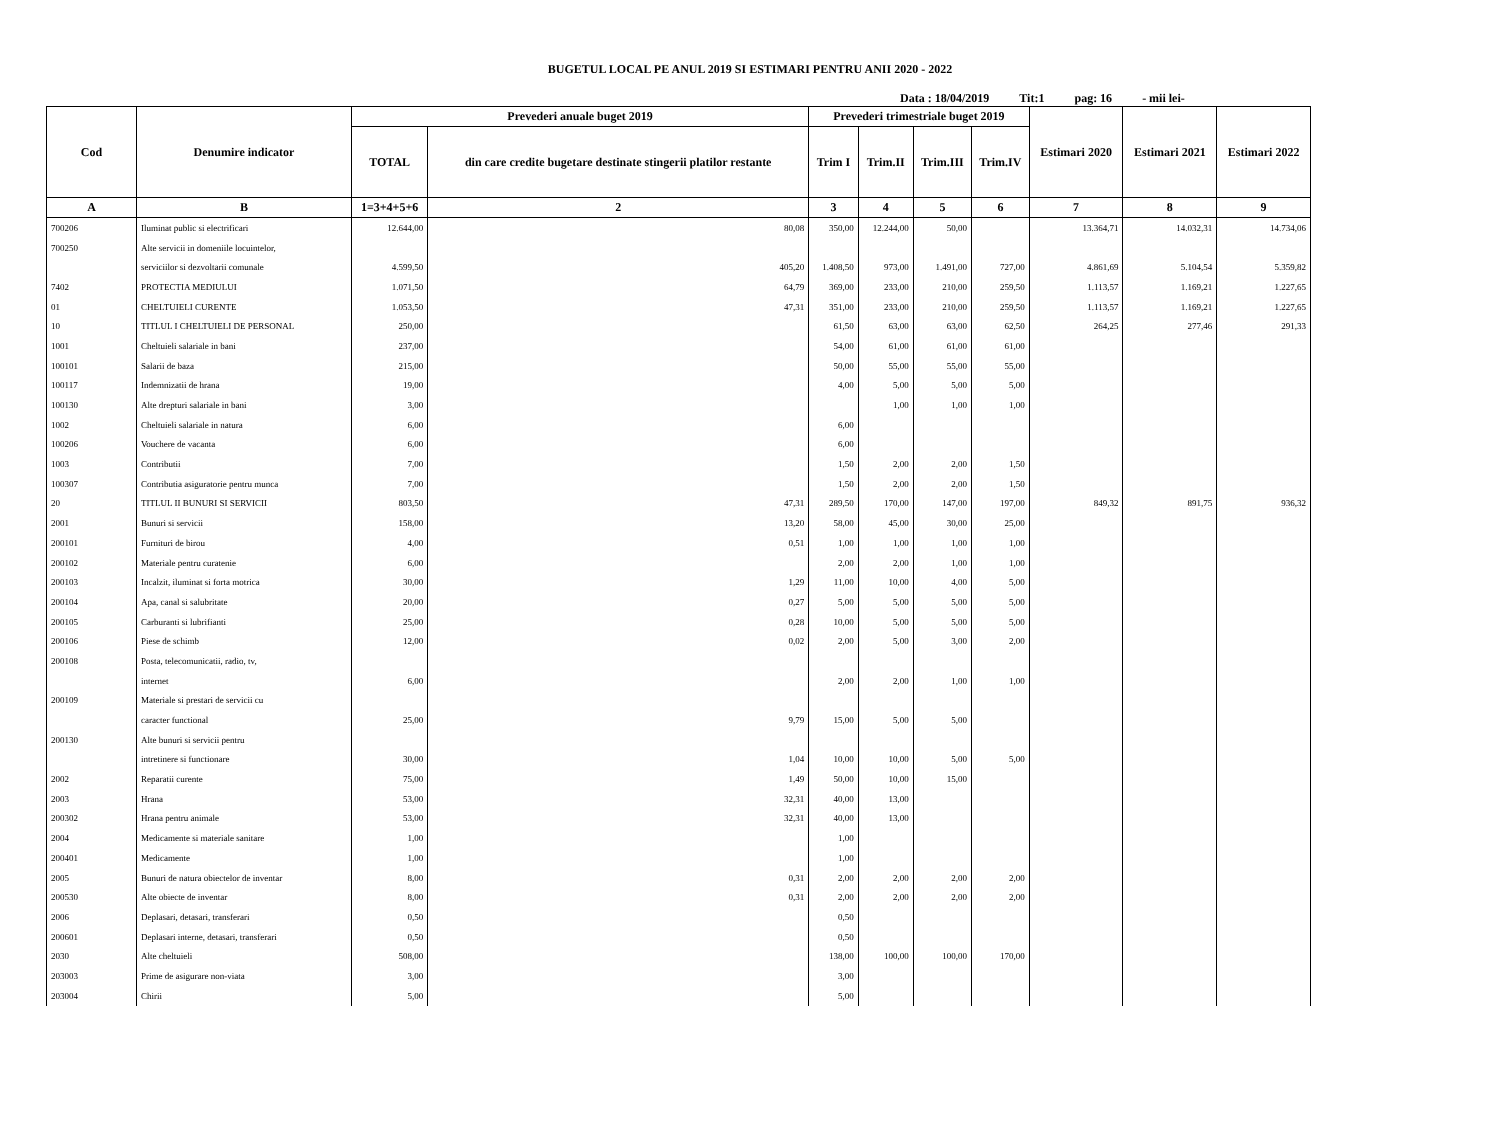BUGETUL LOCAL PE ANUL 2019 SI ESTIMARI PENTRU ANII 2020 - 2022
Data : 18/04/2019 Tit:1 pag: 16 - mii lei-
| Cod | Denumire indicator | Prevederi anuale buget 2019 | | Prevederi trimestriale buget 2019 | | | | Estimari 2020 | Estimari 2021 | Estimari 2022 |
| --- | --- | --- | --- | --- | --- | --- | --- | --- | --- | --- |
| | | TOTAL | din care credite bugetare destinate stingerii platilor restante | Trim I | Trim.II | Trim.III | Trim.IV | | | |
| A | B | 1=3+4+5+6 | 2 | 3 | 4 | 5 | 6 | 7 | 8 | 9 |
| 700206 | Iluminat public si electrificari | 12.644,00 | 80,08 | 350,00 | 12.244,00 | 50,00 | | 13.364,71 | 14.032,31 | 14.734,06 |
| 700250 | Alte servicii in domeniile locuintelor, | | | | | | | | | |
| | serviciilor si dezvoltarii comunale | 4.599,50 | 405,20 | 1.408,50 | 973,00 | 1.491,00 | 727,00 | 4.861,69 | 5.104,54 | 5.359,82 |
| 7402 | PROTECTIA MEDIULUI | 1.071,50 | 64,79 | 369,00 | 233,00 | 210,00 | 259,50 | 1.113,57 | 1.169,21 | 1.227,65 |
| 01 | CHELTUIELI CURENTE | 1.053,50 | 47,31 | 351,00 | 233,00 | 210,00 | 259,50 | 1.113,57 | 1.169,21 | 1.227,65 |
| 10 | TITLUL I CHELTUIELI DE PERSONAL | 250,00 | | 61,50 | 63,00 | 63,00 | 62,50 | 264,25 | 277,46 | 291,33 |
| 1001 | Cheltuieli salariale in bani | 237,00 | | 54,00 | 61,00 | 61,00 | 61,00 | | | |
| 100101 | Salarii de baza | 215,00 | | 50,00 | 55,00 | 55,00 | 55,00 | | | |
| 100117 | Indemnizatii de hrana | 19,00 | | 4,00 | 5,00 | 5,00 | 5,00 | | | |
| 100130 | Alte drepturi salariale in bani | 3,00 | | | 1,00 | 1,00 | 1,00 | | | |
| 1002 | Cheltuieli salariale in natura | 6,00 | | 6,00 | | | | | | |
| 100206 | Vouchere de vacanta | 6,00 | | 6,00 | | | | | | |
| 1003 | Contributii | 7,00 | | 1,50 | 2,00 | 2,00 | 1,50 | | | |
| 100307 | Contributia asiguratorie pentru munca | 7,00 | | 1,50 | 2,00 | 2,00 | 1,50 | | | |
| 20 | TITLUL II BUNURI SI SERVICII | 803,50 | 47,31 | 289,50 | 170,00 | 147,00 | 197,00 | 849,32 | 891,75 | 936,32 |
| 2001 | Bunuri si servicii | 158,00 | 13,20 | 58,00 | 45,00 | 30,00 | 25,00 | | | |
| 200101 | Furnituri de birou | 4,00 | 0,51 | 1,00 | 1,00 | 1,00 | 1,00 | | | |
| 200102 | Materiale pentru curatenie | 6,00 | | 2,00 | 2,00 | 1,00 | 1,00 | | | |
| 200103 | Incalzit, iluminat si forta motrica | 30,00 | 1,29 | 11,00 | 10,00 | 4,00 | 5,00 | | | |
| 200104 | Apa, canal si salubritate | 20,00 | 0,27 | 5,00 | 5,00 | 5,00 | 5,00 | | | |
| 200105 | Carburanti si lubrifianti | 25,00 | 0,28 | 10,00 | 5,00 | 5,00 | 5,00 | | | |
| 200106 | Piese de schimb | 12,00 | 0,02 | 2,00 | 5,00 | 3,00 | 2,00 | | | |
| 200108 | Posta, telecomunicatii, radio, tv, | | | | | | | | | |
| | internet | 6,00 | | 2,00 | 2,00 | 1,00 | 1,00 | | | |
| 200109 | Materiale si prestari de servicii cu | | | | | | | | | |
| | caracter functional | 25,00 | 9,79 | 15,00 | 5,00 | 5,00 | | | | |
| 200130 | Alte bunuri si servicii pentru | | | | | | | | | |
| | intretinere si functionare | 30,00 | 1,04 | 10,00 | 10,00 | 5,00 | 5,00 | | | |
| 2002 | Reparatii curente | 75,00 | 1,49 | 50,00 | 10,00 | 15,00 | | | | |
| 2003 | Hrana | 53,00 | 32,31 | 40,00 | 13,00 | | | | | |
| 200302 | Hrana pentru animale | 53,00 | 32,31 | 40,00 | 13,00 | | | | | |
| 2004 | Medicamente si materiale sanitare | 1,00 | | 1,00 | | | | | | |
| 200401 | Medicamente | 1,00 | | 1,00 | | | | | | |
| 2005 | Bunuri de natura obiectelor de inventar | 8,00 | 0,31 | 2,00 | 2,00 | 2,00 | 2,00 | | | |
| 200530 | Alte obiecte de inventar | 8,00 | 0,31 | 2,00 | 2,00 | 2,00 | 2,00 | | | |
| 2006 | Deplasari, detasari, transferari | 0,50 | | 0,50 | | | | | | |
| 200601 | Deplasari interne, detasari, transferari | 0,50 | | 0,50 | | | | | | |
| 2030 | Alte cheltuieli | 508,00 | | 138,00 | 100,00 | 100,00 | 170,00 | | | |
| 203003 | Prime de asigurare non-viata | 3,00 | | 3,00 | | | | | | |
| 203004 | Chirii | 5,00 | | 5,00 | | | | | | |